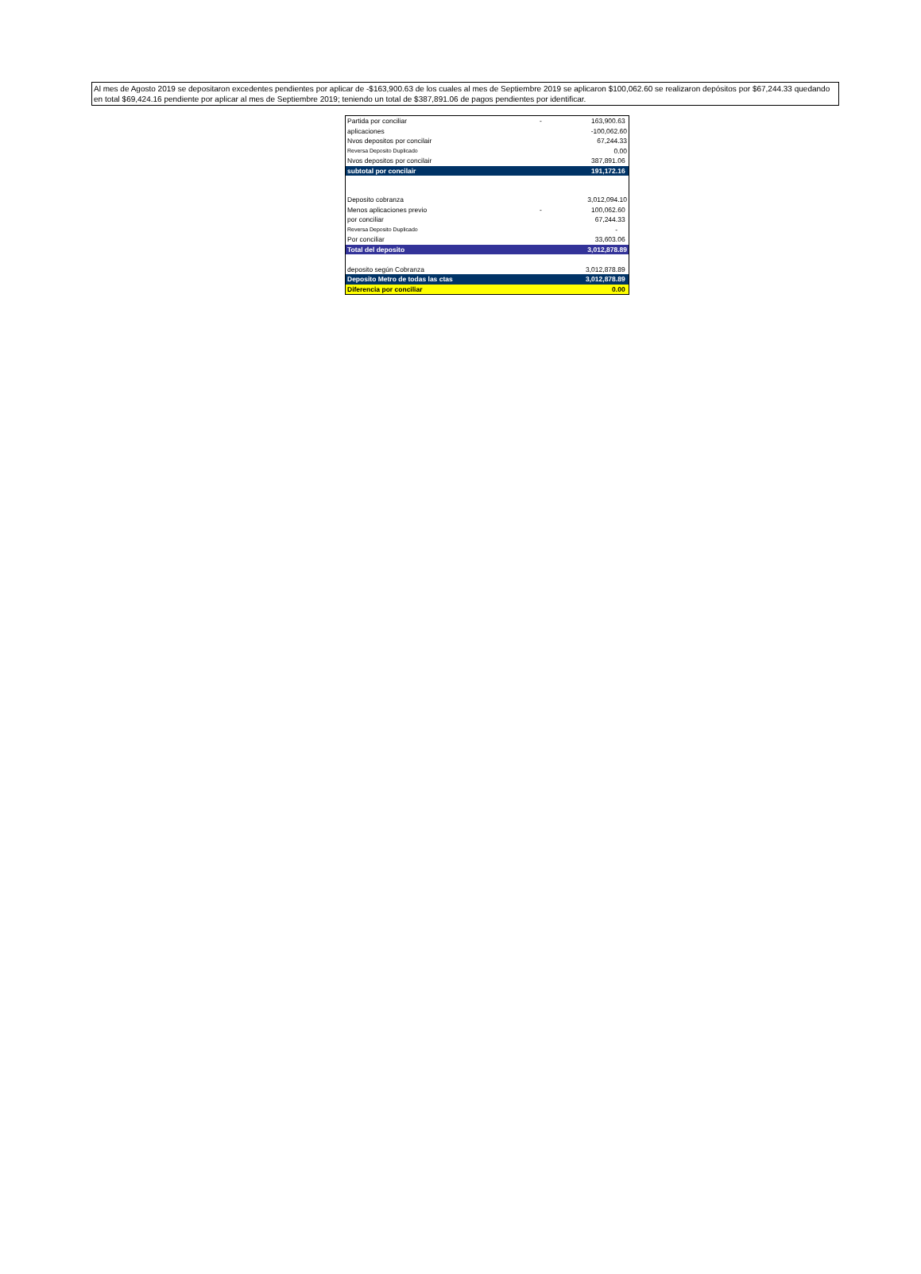Al mes de Agosto 2019 se depositaron excedentes pendientes por aplicar de -$163,900.63 de los cuales al mes de Septiembre 2019 se aplicaron $100,062.60 se realizaron depósitos por $67,244.33 quedando en total $69,424.16 pendiente por aplicar al mes de Septiembre 2019; teniendo un total de $387,891.06 de pagos pendientes por identificar.
| Partida por conciliar | - | 163,900.63 |
| aplicaciones | | -100,062.60 |
| Nvos depositos por concilair | | 67,244.33 |
| Reversa Deposito Duplicado | | 0.00 |
| Nvos depositos por concilair | | 387,891.06 |
| subtotal por concilair | | 191,172.16 |
| Deposito cobranza | | 3,012,094.10 |
| Menos aplicaciones previo | - | 100,062.60 |
| por conciliar | | 67,244.33 |
| Reversa Deposito Duplicado | | - |
| Por conciliar | | 33,603.06 |
| Total del deposito | | 3,012,878.89 |
| deposito según Cobranza | | 3,012,878.89 |
| Deposito Metro de todas las ctas | | 3,012,878.89 |
| Diferencia por conciliar | | 0.00 |